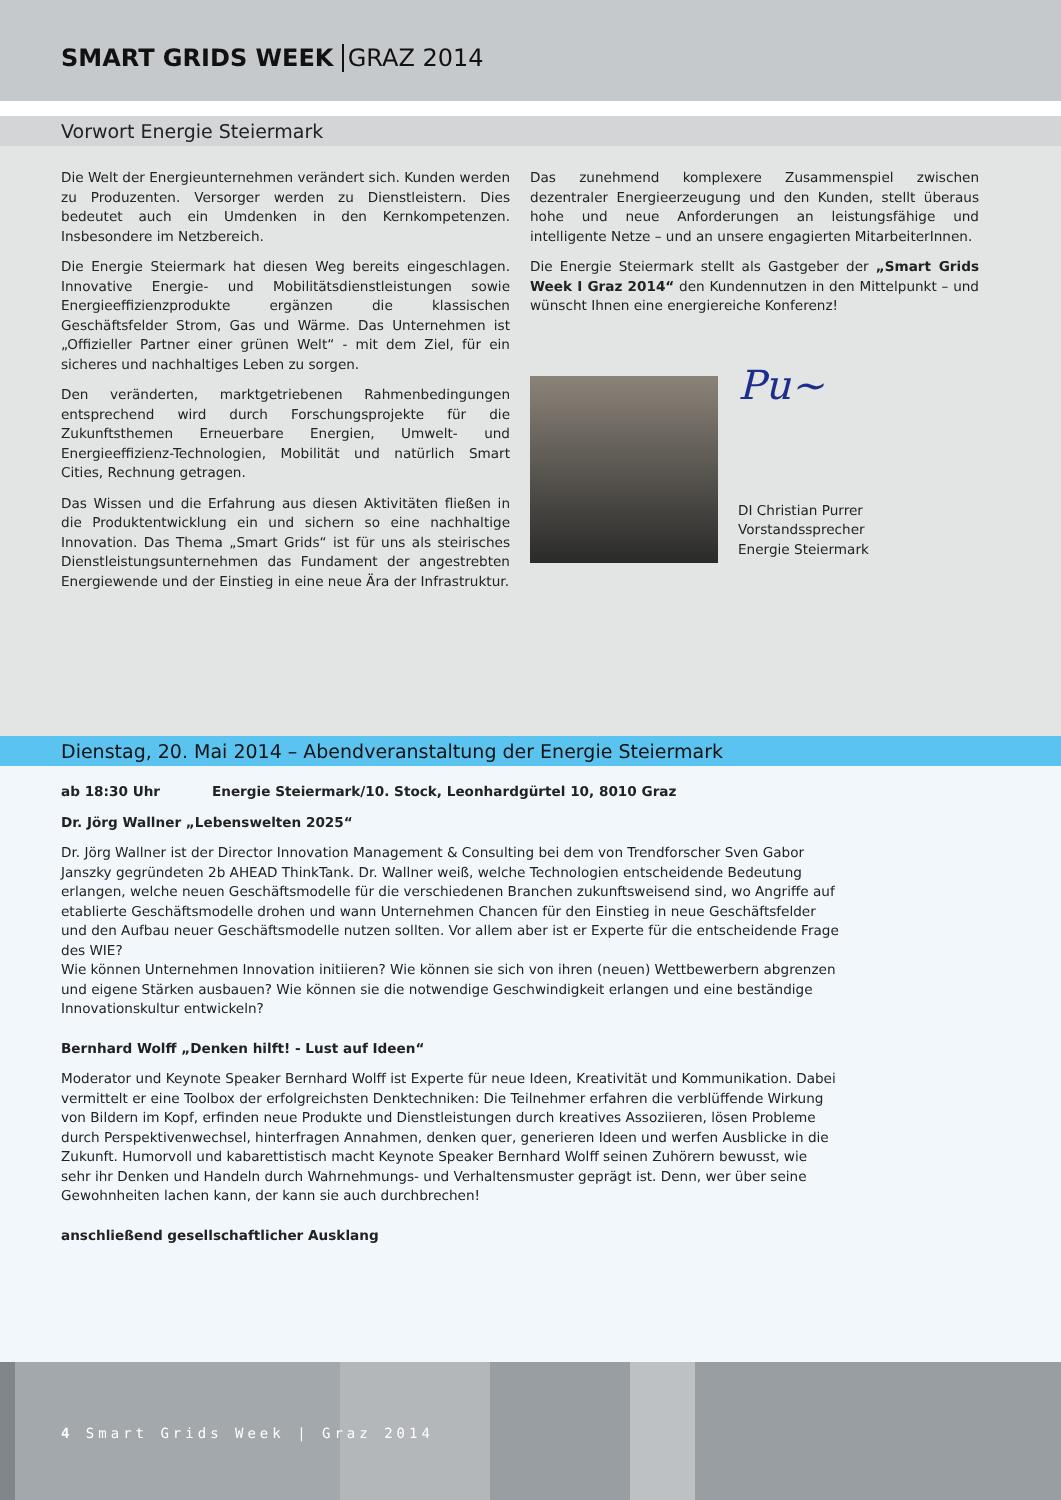SMART GRIDS WEEK GRAZ 2014
Vorwort Energie Steiermark
Die Welt der Energieunternehmen verändert sich. Kunden werden zu Produzenten. Versorger werden zu Dienstleistern. Dies bedeutet auch ein Umdenken in den Kernkompetenzen. Insbesondere im Netzbereich.
Die Energie Steiermark hat diesen Weg bereits eingeschlagen. Innovative Energie- und Mobilitätsdienstleistungen sowie Energie­effizienzprodukte ergänzen die klassischen Geschäftsfelder Strom, Gas und Wärme. Das Unternehmen ist „Offizieller Partner einer grünen Welt“ - mit dem Ziel, für ein sicheres und nachhaltiges Leben zu sorgen.
Den veränderten, marktgetriebenen Rahmenbedingungen entsprechend wird durch Forschungsprojekte für die Zukunftsthemen Erneuerbare Energien, Umwelt- und Energieeffizienz-Technologien, Mobilität und natürlich Smart Cities, Rechnung getragen.
Das Wissen und die Erfahrung aus diesen Aktivitäten fließen in die Produktentwicklung ein und sichern so eine nachhaltige Innovation. Das Thema „Smart Grids“ ist für uns als steirisches Dienstleistungsunternehmen das Fundament der angestrebten Energiewende und der Einstieg in eine neue Ära der Infrastruktur.
Das zunehmend komplexere Zusammenspiel zwischen dezentraler Energieerzeugung und den Kunden, stellt überaus hohe und neue Anforderungen an leistungsfähige und intelligente Netze – und an unsere engagierten MitarbeiterInnen.
Die Energie Steiermark stellt als Gastgeber der „Smart Grids Week I Graz 2014“ den Kundennutzen in den Mittelpunkt – und wünscht Ihnen eine energiereiche Konferenz!
Pu~
DI Christian Purrer
Vorstandssprecher
Energie Steiermark
Dienstag, 20. Mai 2014 – Abendveranstaltung der Energie Steiermark
ab 18:30 Uhr Energie Steiermark/10. Stock, Leonhardgürtel 10, 8010 Graz
Dr. Jörg Wallner „Lebenswelten 2025“
Dr. Jörg Wallner ist der Director Innovation Management & Consulting bei dem von Trendforscher Sven Gabor Janszky gegründeten 2b AHEAD ThinkTank. Dr. Wallner weiß, welche Technologien entscheidende Bedeutung erlangen, welche neuen Geschäftsmodelle für die verschiedenen Branchen zukunftsweisend sind, wo Angriffe auf etablierte Geschäfts­modelle drohen und wann Unternehmen Chancen für den Einstieg in neue Geschäftsfelder und den Aufbau neuer Geschäftsmodelle nutzen sollten. Vor allem aber ist er Experte für die entscheidende Frage des WIE?
Wie können Unternehmen Innovation initiieren? Wie können sie sich von ihren (neuen) Wettbewerbern abgrenzen und eigene Stärken ausbauen? Wie können sie die notwendige Geschwindigkeit erlangen und eine beständige Innovationskultur entwickeln?
Bernhard Wolff „Denken hilft! - Lust auf Ideen“
Moderator und Keynote Speaker Bernhard Wolff ist Experte für neue Ideen, Kreativität und Kommunikation. Dabei vermittelt er eine Toolbox der erfolgreichsten Denktechniken: Die Teilnehmer erfahren die verblüffende Wirkung von Bildern im Kopf, erfinden neue Produkte und Dienstleistungen durch kreatives Assoziieren, lösen Probleme durch Perspektivenwechsel, hinterfragen Annahmen, denken quer, generieren Ideen und werfen Ausblicke in die Zukunft. Humorvoll und kabarettistisch macht Keynote Speaker Bernhard Wolff seinen Zuhörern bewusst, wie sehr ihr Denken und Handeln durch Wahrnehmungs- und Verhaltensmuster geprägt ist. Denn, wer über seine Gewohnheiten lachen kann, der kann sie auch durchbrechen!
anschließend gesellschaftlicher Ausklang
4 Smart Grids Week | Graz 2014